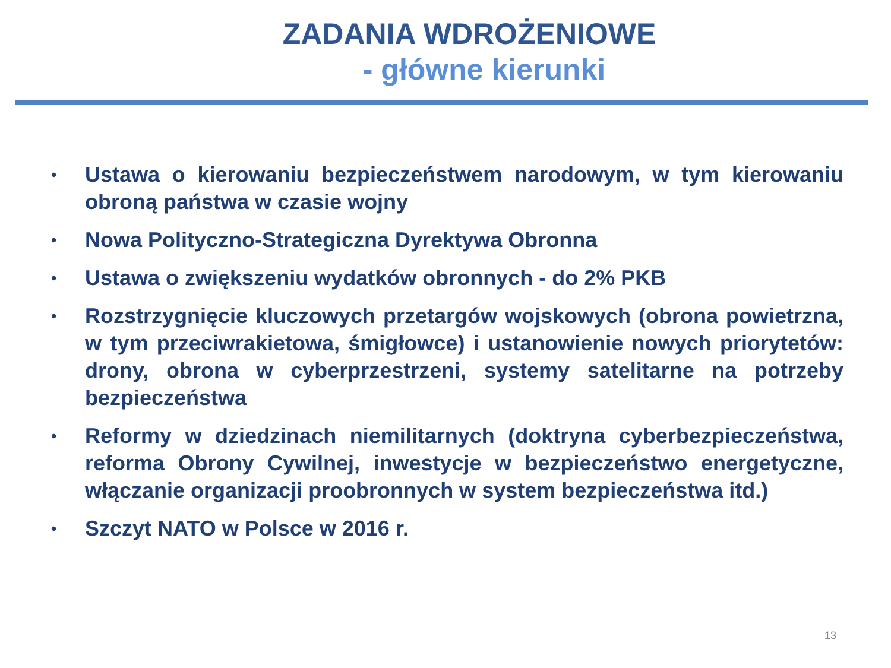ZADANIA WDROŻENIOWE
- główne kierunki
• Ustawa o kierowaniu bezpieczeństwem narodowym, w tym kierowaniu obroną państwa w czasie wojny
• Nowa Polityczno-Strategiczna Dyrektywa Obronna
• Ustawa o zwiększeniu wydatków obronnych - do 2% PKB
• Rozstrzygnięcie kluczowych przetargów wojskowych (obrona powietrzna, w tym przeciwrakietowa, śmigłowce) i ustanowienie nowych priorytetów: drony, obrona w cyberprzestrzeni, systemy satelitarne na potrzeby bezpieczeństwa
• Reformy w dziedzinach niemilitarnych (doktryna cyberbezpieczeństwa, reforma Obrony Cywilnej, inwestycje w bezpieczeństwo energetyczne, włączanie organizacji proobronnych w system bezpieczeństwa itd.)
• Szczyt NATO w Polsce w 2016 r.
13